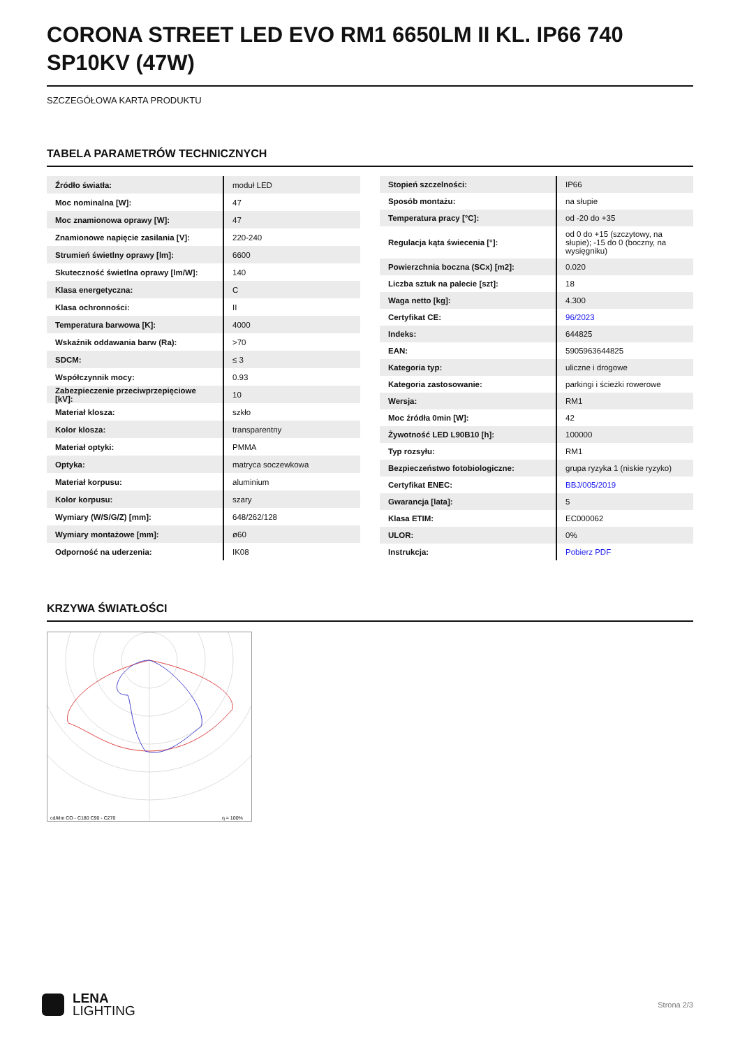CORONA STREET LED EVO RM1 6650LM II KL. IP66 740 SP10KV (47W)
SZCZEGÓŁOWA KARTA PRODUKTU
TABELA PARAMETRÓW TECHNICZNYCH
| Źródło światła: | moduł LED |
| Moc nominalna [W]: | 47 |
| Moc znamionowa oprawy [W]: | 47 |
| Znamionowe napięcie zasilania [V]: | 220-240 |
| Strumień świetlny oprawy [lm]: | 6600 |
| Skuteczność świetlna oprawy [lm/W]: | 140 |
| Klasa energetyczna: | C |
| Klasa ochronności: | II |
| Temperatura barwowa [K]: | 4000 |
| Wskaźnik oddawania barw (Ra): | >70 |
| SDCM: | ≤ 3 |
| Współczynnik mocy: | 0.93 |
| Zabezpieczenie przeciwprzepięciowe [kV]: | 10 |
| Materiał klosza: | szkło |
| Kolor klosza: | transparentny |
| Materiał optyki: | PMMA |
| Optyka: | matryca soczewkowa |
| Materiał korpusu: | aluminium |
| Kolor korpusu: | szary |
| Wymiary (W/S/G/Z) [mm]: | 648/262/128 |
| Wymiary montażowe [mm]: | ø60 |
| Odporność na uderzenia: | IK08 |
| Stopień szczelności: | IP66 |
| Sposób montażu: | na słupie |
| Temperatura pracy [°C]: | od -20 do +35 |
| Regulacja kąta świecenia [°]: | od 0 do +15 (szczytowy, na słupie); -15 do 0 (boczny, na wysięgniku) |
| Powierzchnia boczna (SCx) [m2]: | 0.020 |
| Liczba sztuk na palecie [szt]: | 18 |
| Waga netto [kg]: | 4.300 |
| Certyfikat CE: | 96/2023 |
| Indeks: | 644825 |
| EAN: | 5905963644825 |
| Kategoria typ: | uliczne i drogowe |
| Kategoria zastosowanie: | parkingi i ścieżki rowerowe |
| Wersja: | RM1 |
| Moc źródła 0min [W]: | 42 |
| Żywotność LED L90B10 [h]: | 100000 |
| Typ rozsyłu: | RM1 |
| Bezpieczeństwo fotobiologiczne: | grupa ryzyka 1 (niskie ryzyko) |
| Certyfikat ENEC: | BBJ/005/2019 |
| Gwarancja [lata]: | 5 |
| Klasa ETIM: | EC000062 |
| ULOR: | 0% |
| Instrukcja: | Pobierz PDF |
KRZYWA ŚWIATŁOŚCI
cd/klm CO - C180 C90 - C270
η = 100%
LENA
LIGHTING
Strona 2/3